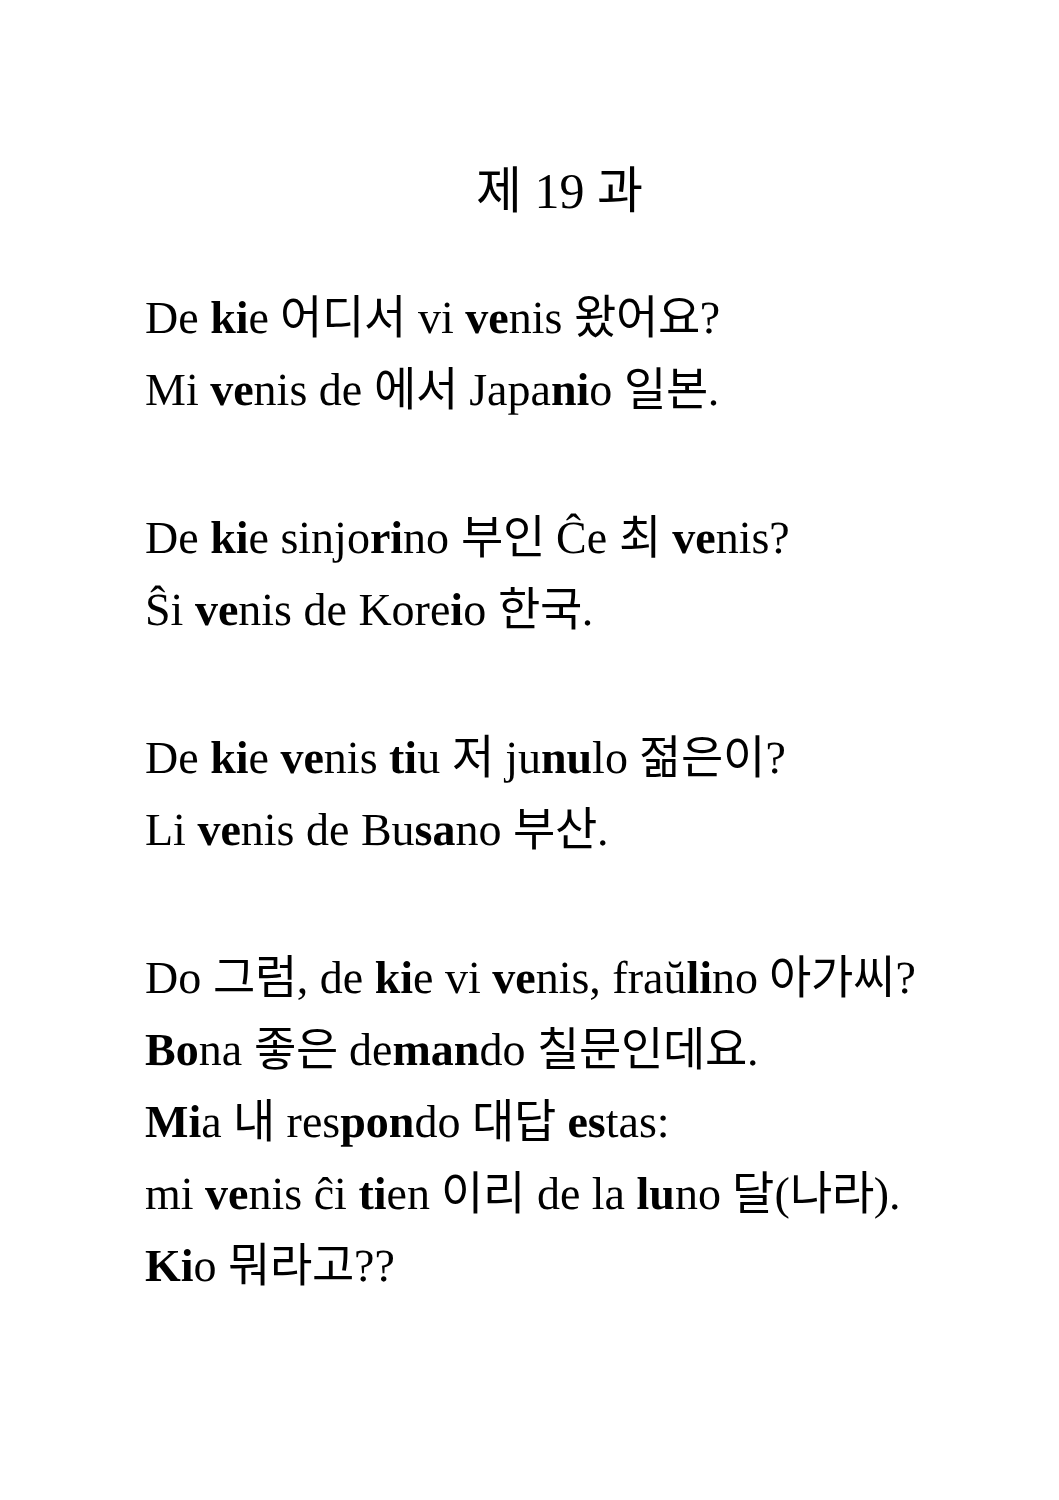제 19 과
De kie 어디서 vi venis 왔어요?
Mi venis de 에서 Japanio 일본.
De kie sinjorino 부인 Ĉe 최 venis?
Ŝi venis de Koreio 한국.
De kie venis tiu 저 junulo 젊은이?
Li venis de Busano 부산.
Do 그럼, de kie vi venis, fraŭlino 아가씨?
Bona 좋은 demando 칠문인데요.
Mia 내 respondo 대답 estas:
mi venis ĉi tien 이리 de la luno 달(나라).
Kio 뭐라고??